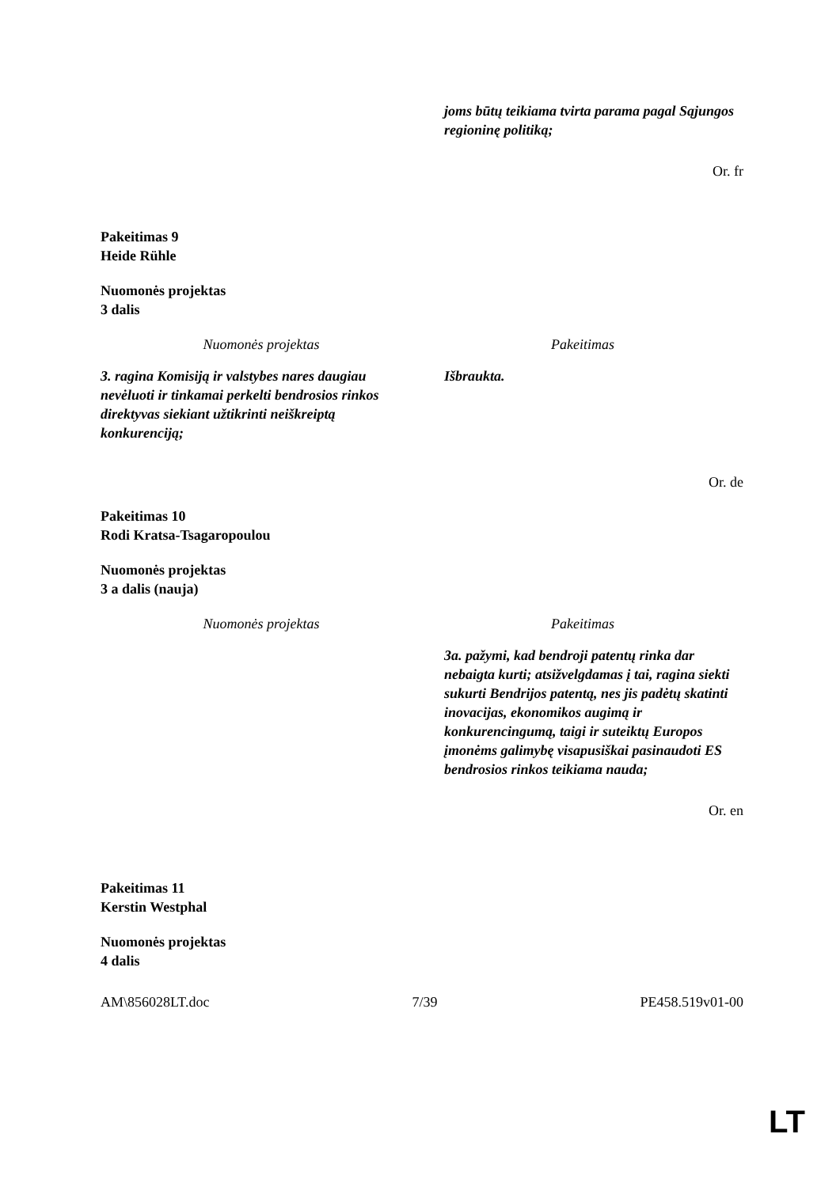| | joms būtų teikiama tvirta parama pagal Sąjungos regioninę politiką; |
Or. fr
Pakeitimas 9
Heide Rühle
Nuomonės projektas
3 dalis
| Nuomonės projektas | Pakeitimas |
| --- | --- |
| 3. ragina Komisiją ir valstybes nares daugiau nevėluoti ir tinkamai perkelti bendrosios rinkos direktyvas siekiant užtikrinti neiškreiptą konkurenciją; | Išbraukta. |
Or. de
Pakeitimas 10
Rodi Kratsa-Tsagaropoulou
Nuomonės projektas
3 a dalis (nauja)
| Nuomonės projektas | Pakeitimas |
| --- | --- |
| | 3a. pažymi, kad bendroji patentų rinka dar nebaigta kurti; atsižvelgdamas į tai, ragina siekti sukurti Bendrijos patentą, nes jis padėtų skatinti inovacijas, ekonomikos augimą ir konkurencingumą, taigi ir suteiktų Europos įmonėms galimybę visapusiškai pasinaudoti ES bendrosios rinkos teikiama nauda; |
Or. en
Pakeitimas 11
Kerstin Westphal
Nuomonės projektas
4 dalis
AM\856028LT.doc 7/39 PE458.519v01-00
LT